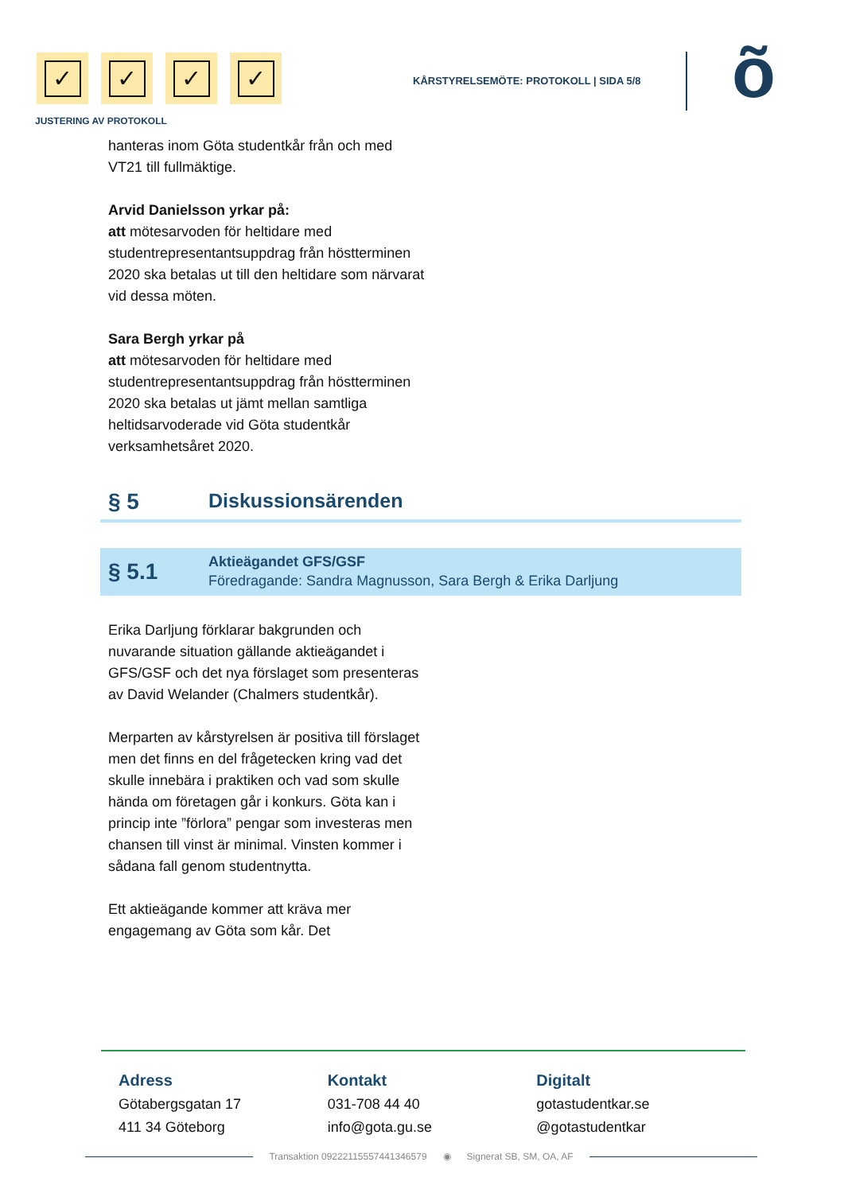✓ ✓ ✓ ✓
JUSTERING AV PROTOKOLL
KÅRSTYRELSEMÖTE: PROTOKOLL | SIDA 5/8
õ
hanteras inom Göta studentkår från och med VT21 till fullmäktige.
Arvid Danielsson yrkar på:
att mötesarvoden för heltidare med studentrepresentantsuppdrag från höstterminen 2020 ska betalas ut till den heltidare som närvarat vid dessa möten.
Sara Bergh yrkar på
att mötesarvoden för heltidare med studentrepresentantsuppdrag från höstterminen 2020 ska betalas ut jämt mellan samtliga heltidsarvoderade vid Göta studentkår verksamhetsåret 2020.
§ 5 Diskussionsärenden
§ 5.1
Aktieägandet GFS/GSF
Föredragande: Sandra Magnusson, Sara Bergh & Erika Darljung
Erika Darljung förklarar bakgrunden och nuvarande situation gällande aktieägandet i GFS/GSF och det nya förslaget som presenteras av David Welander (Chalmers studentkår).
Merparten av kårstyrelsen är positiva till förslaget men det finns en del frågetecken kring vad det skulle innebära i praktiken och vad som skulle hända om företagen går i konkurs. Göta kan i princip inte ”förlora” pengar som investeras men chansen till vinst är minimal. Vinsten kommer i sådana fall genom studentnytta.
Ett aktieägande kommer att kräva mer engagemang av Göta som kår. Det
Adress
Götabergsgatan 17
411 34 Göteborg
Kontakt
031-708 44 40
info@gota.gu.se
Digitalt
gotastudentkar.se
@gotastudentkar
Transaktion 09222115557441346579 ◉ Signerat SB, SM, OA, AF